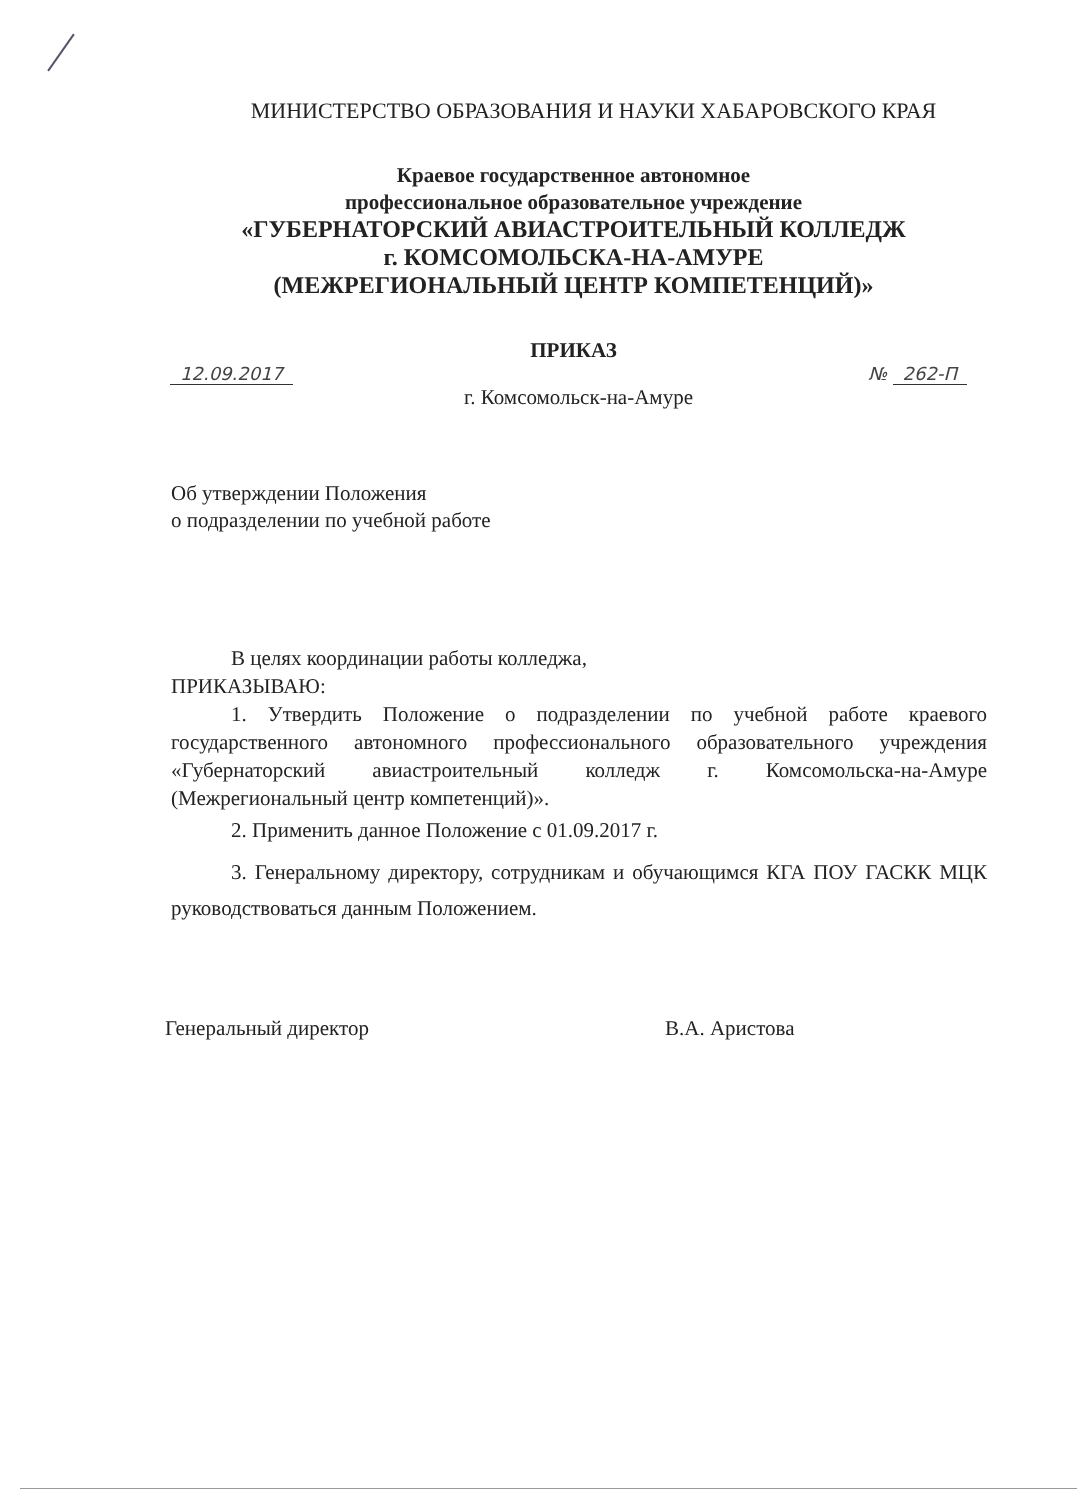МИНИСТЕРСТВО ОБРАЗОВАНИЯ И НАУКИ ХАБАРОВСКОГО КРАЯ
Краевое государственное автономное
профессиональное образовательное учреждение
«ГУБЕРНАТОРСКИЙ АВИАСТРОИТЕЛЬНЫЙ КОЛЛЕДЖ
г. КОМСОМОЛЬСКА-НА-АМУРЕ
(МЕЖРЕГИОНАЛЬНЫЙ ЦЕНТР КОМПЕТЕНЦИЙ)»
ПРИКАЗ
12.09.2017 № 262-П
г. Комсомольск-на-Амуре
Об утверждении Положения
о подразделении по учебной работе
В целях координации работы колледжа,
ПРИКАЗЫВАЮ:
1. Утвердить Положение о подразделении по учебной работе краевого государственного автономного профессионального образовательного учреждения «Губернаторский авиастроительный колледж г. Комсомольска-на-Амуре (Межрегиональный центр компетенций)».
2. Применить данное Положение с 01.09.2017 г.
3. Генеральному директору, сотрудникам и обучающимся КГА ПОУ ГАСКК МЦК руководствоваться данным Положением.
Генеральный директор В.А. Аристова